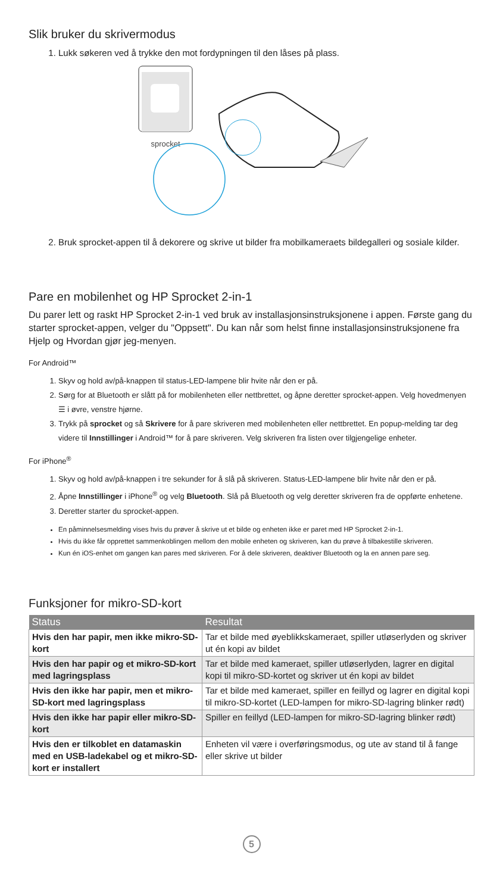Slik bruker du skrivermodus
1. Lukk søkeren ved å trykke den mot fordypningen til den låses på plass.
sprocket
2. Bruk sprocket-appen til å dekorere og skrive ut bilder fra mobilkameraets bildegalleri og sosiale kilder.
Pare en mobilenhet og HP Sprocket 2-in-1
Du parer lett og raskt HP Sprocket 2-in-1 ved bruk av installasjonsinstruksjonene i appen. Første gang du starter sprocket-appen, velger du "Oppsett". Du kan når som helst finne installasjonsinstruksjonene fra Hjelp og Hvordan gjør jeg-menyen.
For Android™
1. Skyv og hold av/på-knappen til status-LED-lampene blir hvite når den er på.
2. Sørg for at Bluetooth er slått på for mobilenheten eller nettbrettet, og åpne deretter sprocket-appen. Velg hovedmenyen ☰ i øvre, venstre hjørne.
3. Trykk på sprocket og så Skrivere for å pare skriveren med mobilenheten eller nettbrettet. En popup-melding tar deg videre til Innstillinger i Android™ for å pare skriveren. Velg skriveren fra listen over tilgjengelige enheter.
For iPhone<sup>®</sup>
1. Skyv og hold av/på-knappen i tre sekunder for å slå på skriveren. Status-LED-lampene blir hvite når den er på.
2. Åpne Innstillinger i iPhone<sup>®</sup> og velg Bluetooth. Slå på Bluetooth og velg deretter skriveren fra de oppførte enhetene.
3. Deretter starter du sprocket-appen.
En påminnelsesmelding vises hvis du prøver å skrive ut et bilde og enheten ikke er paret med HP Sprocket 2-in-1.
Hvis du ikke får opprettet sammenkoblingen mellom den mobile enheten og skriveren, kan du prøve å tilbakestille skriveren.
Kun én iOS-enhet om gangen kan pares med skriveren. For å dele skriveren, deaktiver Bluetooth og la en annen pare seg.
Funksjoner for mikro-SD-kort
| Status | Resultat |
| --- | --- |
| Hvis den har papir, men ikke mikro-SD-kort | Tar et bilde med øyeblikkskameraet, spiller utløserlyden og skriver ut én kopi av bildet |
| Hvis den har papir og et mikro-SD-kort med lagringsplass | Tar et bilde med kameraet, spiller utløserlyden, lagrer en digital kopi til mikro-SD-kortet og skriver ut én kopi av bildet |
| Hvis den ikke har papir, men et mikro-SD-kort med lagringsplass | Tar et bilde med kameraet, spiller en feillyd og lagrer en digital kopi til mikro-SD-kortet (LED-lampen for mikro-SD-lagring blinker rødt) |
| Hvis den ikke har papir eller mikro-SD-kort | Spiller en feillyd (LED-lampen for mikro-SD-lagring blinker rødt) |
| Hvis den er tilkoblet en datamaskin med en USB-ladekabel og et mikro-SD-kort er installert | Enheten vil være i overføringsmodus, og ute av stand til å fange eller skrive ut bilder |
5